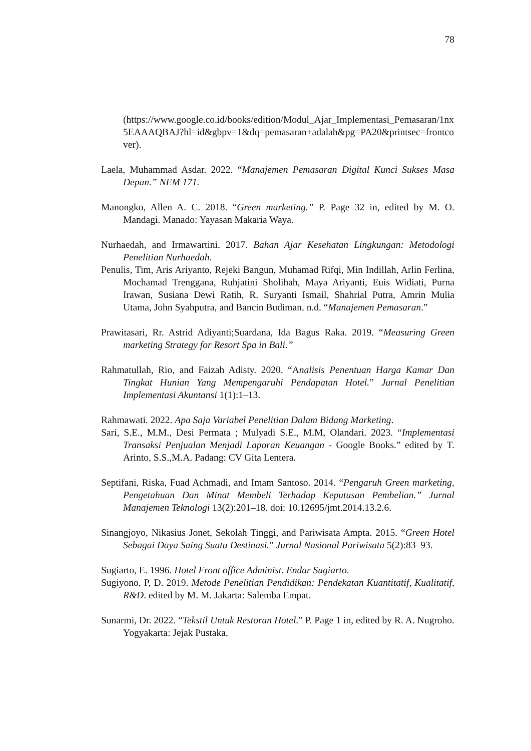78
(https://www.google.co.id/books/edition/Modul_Ajar_Implementasi_Pemasaran/1nx5EAAAQBAJ?hl=id&gbpv=1&dq=pemasaran+adalah&pg=PA20&printsec=frontcover).
Laela, Muhammad Asdar. 2022. “Manajemen Pemasaran Digital Kunci Sukses Masa Depan.” NEM 171.
Manongko, Allen A. C. 2018. “Green marketing.” P. Page 32 in, edited by M. O. Mandagi. Manado: Yayasan Makaria Waya.
Nurhaedah, and Irmawartini. 2017. Bahan Ajar Kesehatan Lingkungan: Metodologi Penelitian Nurhaedah.
Penulis, Tim, Aris Ariyanto, Rejeki Bangun, Muhamad Rifqi, Min Indillah, Arlin Ferlina, Mochamad Trenggana, Ruhjatini Sholihah, Maya Ariyanti, Euis Widiati, Purna Irawan, Susiana Dewi Ratih, R. Suryanti Ismail, Shahrial Putra, Amrin Mulia Utama, John Syahputra, and Bancin Budiman. n.d. “Manajemen Pemasaran.”
Prawitasari, Rr. Astrid Adiyanti;Suardana, Ida Bagus Raka. 2019. “Measuring Green marketing Strategy for Resort Spa in Bali.”
Rahmatullah, Rio, and Faizah Adisty. 2020. “Analisis Penentuan Harga Kamar Dan Tingkat Hunian Yang Mempengaruhi Pendapatan Hotel.” Jurnal Penelitian Implementasi Akuntansi 1(1):1–13.
Rahmawati. 2022. Apa Saja Variabel Penelitian Dalam Bidang Marketing.
Sari, S.E., M.M., Desi Permata ; Mulyadi S.E., M.M, Olandari. 2023. “Implementasi Transaksi Penjualan Menjadi Laporan Keuangan - Google Books.” edited by T. Arinto, S.S.,M.A. Padang: CV Gita Lentera.
Septifani, Riska, Fuad Achmadi, and Imam Santoso. 2014. “Pengaruh Green marketing, Pengetahuan Dan Minat Membeli Terhadap Keputusan Pembelian.” Jurnal Manajemen Teknologi 13(2):201–18. doi: 10.12695/jmt.2014.13.2.6.
Sinangjoyo, Nikasius Jonet, Sekolah Tinggi, and Pariwisata Ampta. 2015. “Green Hotel Sebagai Daya Saing Suatu Destinasi.” Jurnal Nasional Pariwisata 5(2):83–93.
Sugiarto, E. 1996. Hotel Front office Administ. Endar Sugiarto.
Sugiyono, P, D. 2019. Metode Penelitian Pendidikan: Pendekatan Kuantitatif, Kualitatif, R&D. edited by M. M. Jakarta: Salemba Empat.
Sunarmi, Dr. 2022. “Tekstil Untuk Restoran Hotel.” P. Page 1 in, edited by R. A. Nugroho. Yogyakarta: Jejak Pustaka.